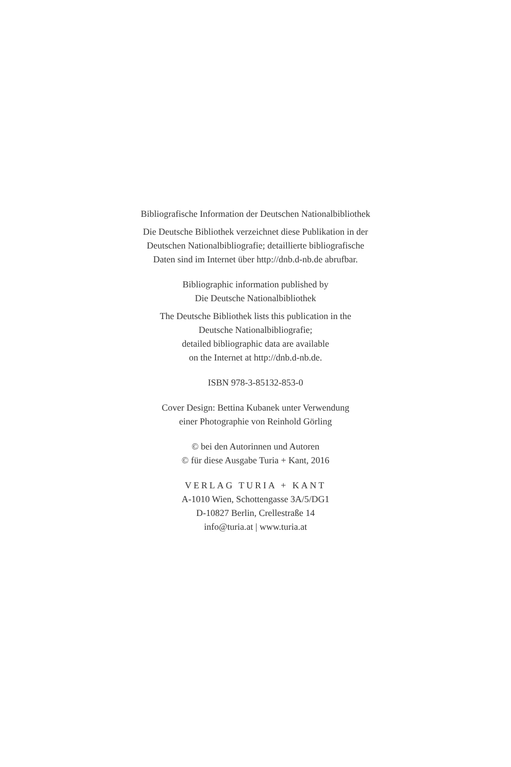Bibliografische Information der Deutschen Nationalbibliothek
Die Deutsche Bibliothek verzeichnet diese Publikation in der
Deutschen Nationalbibliografie; detaillierte bibliografische
Daten sind im Internet über http://dnb.d-nb.de abrufbar.
Bibliographic information published by
Die Deutsche Nationalbibliothek
The Deutsche Bibliothek lists this publication in the
Deutsche Nationalbibliografie;
detailed bibliographic data are available
on the Internet at http://dnb.d-nb.de.
ISBN 978-3-85132-853-0
Cover Design: Bettina Kubanek unter Verwendung
einer Photographie von Reinhold Görling
© bei den Autorinnen und Autoren
© für diese Ausgabe Turia + Kant, 2016
VERLAG TURIA + KANT
A-1010 Wien, Schottengasse 3A/5/DG1
D-10827 Berlin, Crellestraße 14
info@turia.at | www.turia.at